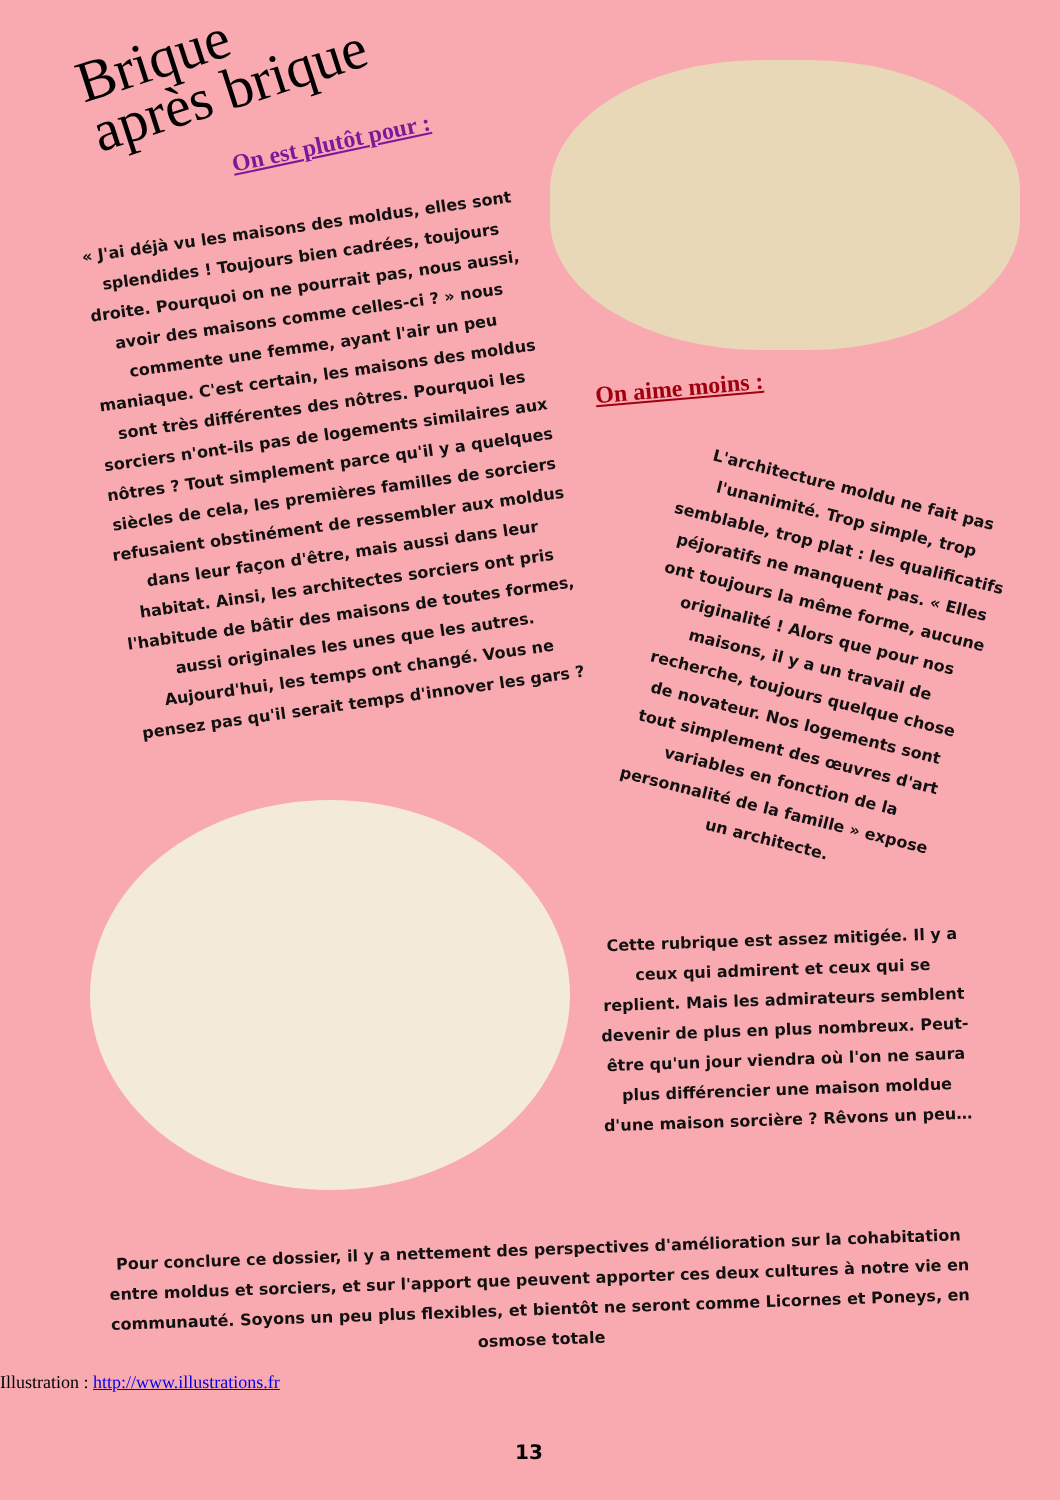Brique
après brique
On est plutôt pour :
« J'ai déjà vu les maisons des moldus, elles sont splendides ! Toujours bien cadrées, toujours droite. Pourquoi on ne pourrait pas, nous aussi, avoir des maisons comme celles-ci ? » nous commente une femme, ayant l'air un peu maniaque. C'est certain, les maisons des moldus sont très différentes des nôtres. Pourquoi les sorciers n'ont-ils pas de logements similaires aux nôtres ? Tout simplement parce qu'il y a quelques siècles de cela, les premières familles de sorciers refusaient obstinément de ressembler aux moldus dans leur façon d'être, mais aussi dans leur habitat. Ainsi, les architectes sorciers ont pris l'habitude de bâtir des maisons de toutes formes, aussi originales les unes que les autres. Aujourd'hui, les temps ont changé. Vous ne pensez pas qu'il serait temps d'innover les gars ?
On aime moins :
L'architecture moldu ne fait pas l'unanimité. Trop simple, trop semblable, trop plat : les qualificatifs péjoratifs ne manquent pas. « Elles ont toujours la même forme, aucune originalité ! Alors que pour nos maisons, il y a un travail de recherche, toujours quelque chose de novateur. Nos logements sont tout simplement des œuvres d'art variables en fonction de la personnalité de la famille » expose un architecte.
Cette rubrique est assez mitigée. Il y a ceux qui admirent et ceux qui se replient. Mais les admirateurs semblent devenir de plus en plus nombreux. Peut-être qu'un jour viendra où l'on ne saura plus différencier une maison moldue d'une maison sorcière ? Rêvons un peu…
Pour conclure ce dossier, il y a nettement des perspectives d'amélioration sur la cohabitation entre moldus et sorciers, et sur l'apport que peuvent apporter ces deux cultures à notre vie en communauté. Soyons un peu plus flexibles, et bientôt ne seront comme Licornes et Poneys, en osmose totale
Illustration : http://www.illustrations.fr
13